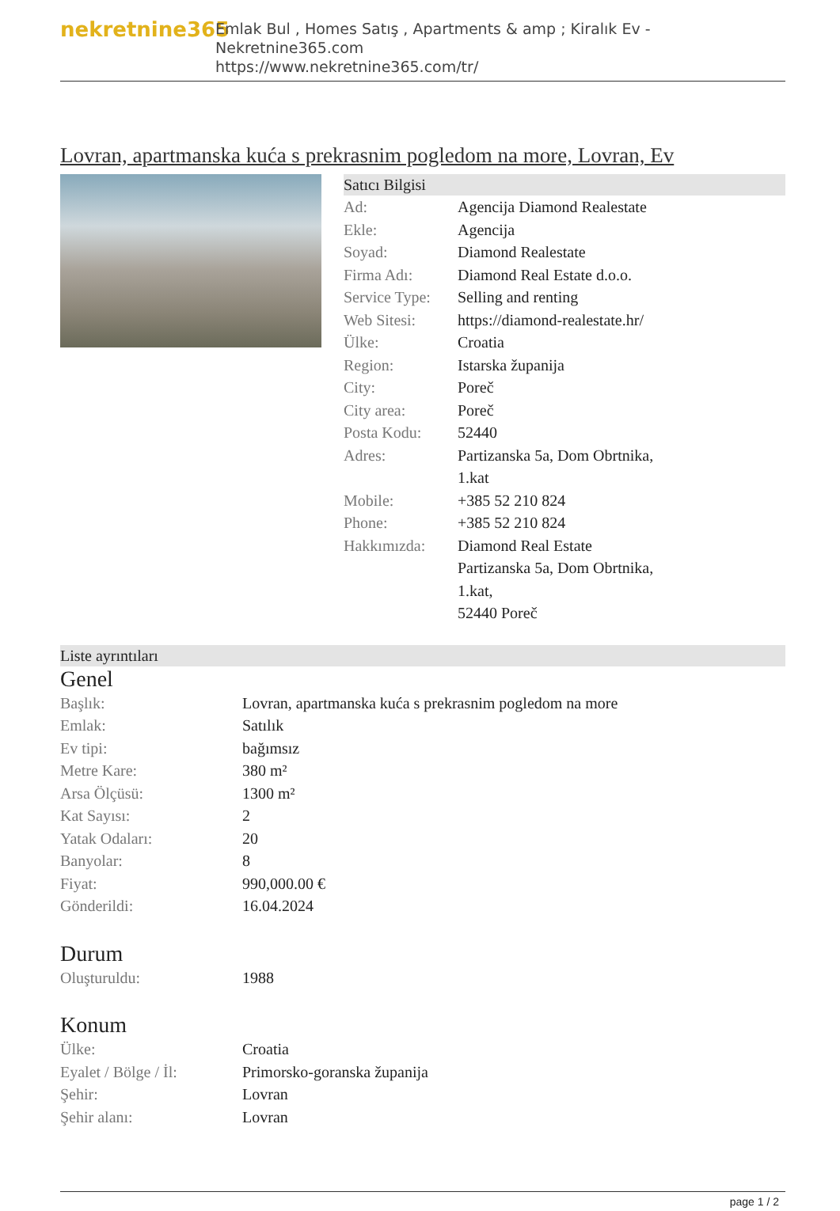nekretnine365
Emlak Bul , Homes Satış , Apartments & amp ; Kiralık Ev - Nekretnine365.com
https://www.nekretnine365.com/tr/
Lovran, apartmanska kuća s prekrasnim pogledom na more, Lovran, Ev
Satıcı Bilgisi
| Ad: | Agencija Diamond Realestate |
| Ekle: | Agencija |
| Soyad: | Diamond Realestate |
| Firma Adı: | Diamond Real Estate d.o.o. |
| Service Type: | Selling and renting |
| Web Sitesi: | https://diamond-realestate.hr/ |
| Ülke: | Croatia |
| Region: | Istarska županija |
| City: | Poreč |
| City area: | Poreč |
| Posta Kodu: | 52440 |
| Adres: | Partizanska 5a, Dom Obrtnika, 1.kat |
| Mobile: | +385 52 210 824 |
| Phone: | +385 52 210 824 |
| Hakkımızda: | Diamond Real Estate Partizanska 5a, Dom Obrtnika, 1.kat, 52440 Poreč |
Liste ayrıntıları
Genel
| Başlık: | Lovran, apartmanska kuća s prekrasnim pogledom na more |
| Emlak: | Satılık |
| Ev tipi: | bağımsız |
| Metre Kare: | 380 m² |
| Arsa Ölçüsü: | 1300 m² |
| Kat Sayısı: | 2 |
| Yatak Odaları: | 20 |
| Banyolar: | 8 |
| Fiyat: | 990,000.00 € |
| Gönderildi: | 16.04.2024 |
Durum
| Oluşturuldu: | 1988 |
Konum
| Ülke: | Croatia |
| Eyalet / Bölge / İl: | Primorsko-goranska županija |
| Şehir: | Lovran |
| Şehir alanı: | Lovran |
page 1 / 2